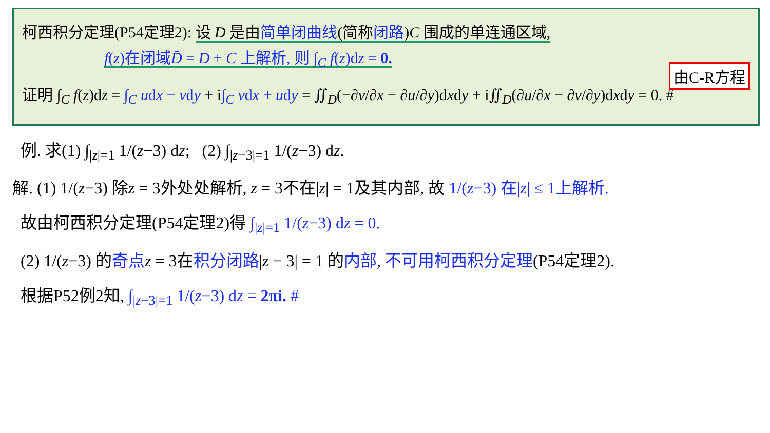柯西积分定理(P54定理2): 设 D 是由简单闭曲线(简称闭路)C 围成的单连通区域,
f(z)在闭域D̄ = D + C 上解析, 则 ∫<sub>C</sub> f(z)dz = 0.
由C-R方程
证明 ∫<sub>C</sub> f(z)dz = ∫<sub>C</sub> udx − vdy + i∫<sub>C</sub> vdx + udy = ∬<sub>D</sub>(−∂v/∂x − ∂u/∂y)dxdy + i∬<sub>D</sub>(∂u/∂x − ∂v/∂y)dxdy = 0. #
例. 求(1) ∫<sub>|z|=1</sub> 1/(z−3) dz; (2) ∫<sub>|z−3|=1</sub> 1/(z−3) dz.
解. (1) 1/(z−3) 除z = 3外处处解析, z = 3不在|z| = 1及其内部, 故 1/(z−3) 在|z| ≤ 1上解析.
故由柯西积分定理(P54定理2)得 ∫<sub>|z|=1</sub> 1/(z−3) dz = 0.
(2) 1/(z−3) 的奇点 z = 3在积分闭路|z − 3| = 1 的内部, 不可用柯西积分定理(P54定理2).
根据P52例2知, ∫<sub>|z−3|=1</sub> 1/(z−3) dz = 2πi. #